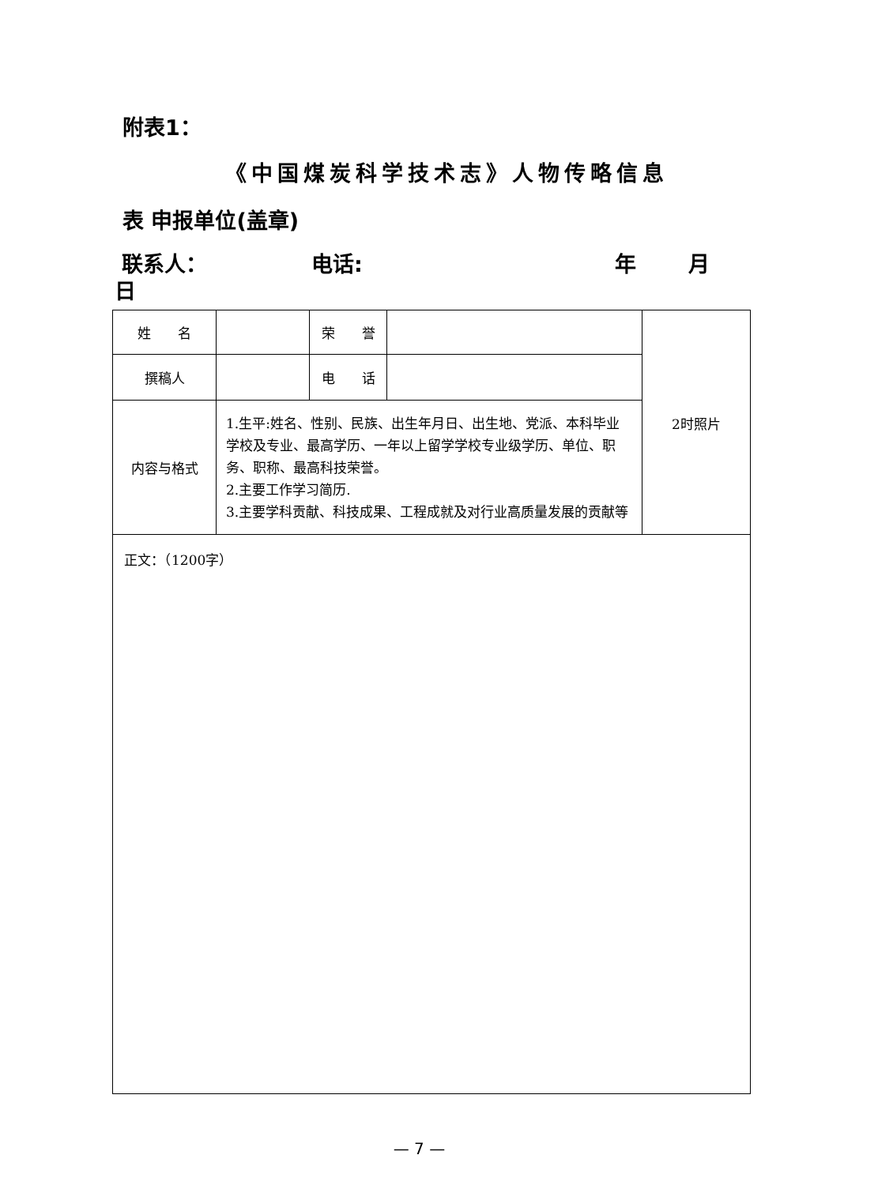附表1：
《中国煤炭科学技术志》人物传略信息
表 申报单位(盖章)
联系人： 电话: 年 月
日
| 姓 名 | | 荣 誉 | | 2时照片 |
| 撰稿人 | | 电 话 | | |
| 内容与格式 | 1.生平:姓名、性别、民族、出生年月日、出生地、党派、本科毕业学校及专业、最高学历、一年以上留学学校专业级学历、单位、职务、职称、最高科技荣誉。 2.主要工作学习简历. 3.主要学科贡献、科技成果、工程成就及对行业高质量发展的贡献等 | | | |
| 正文：（1200字） | | | | |
— 7 —